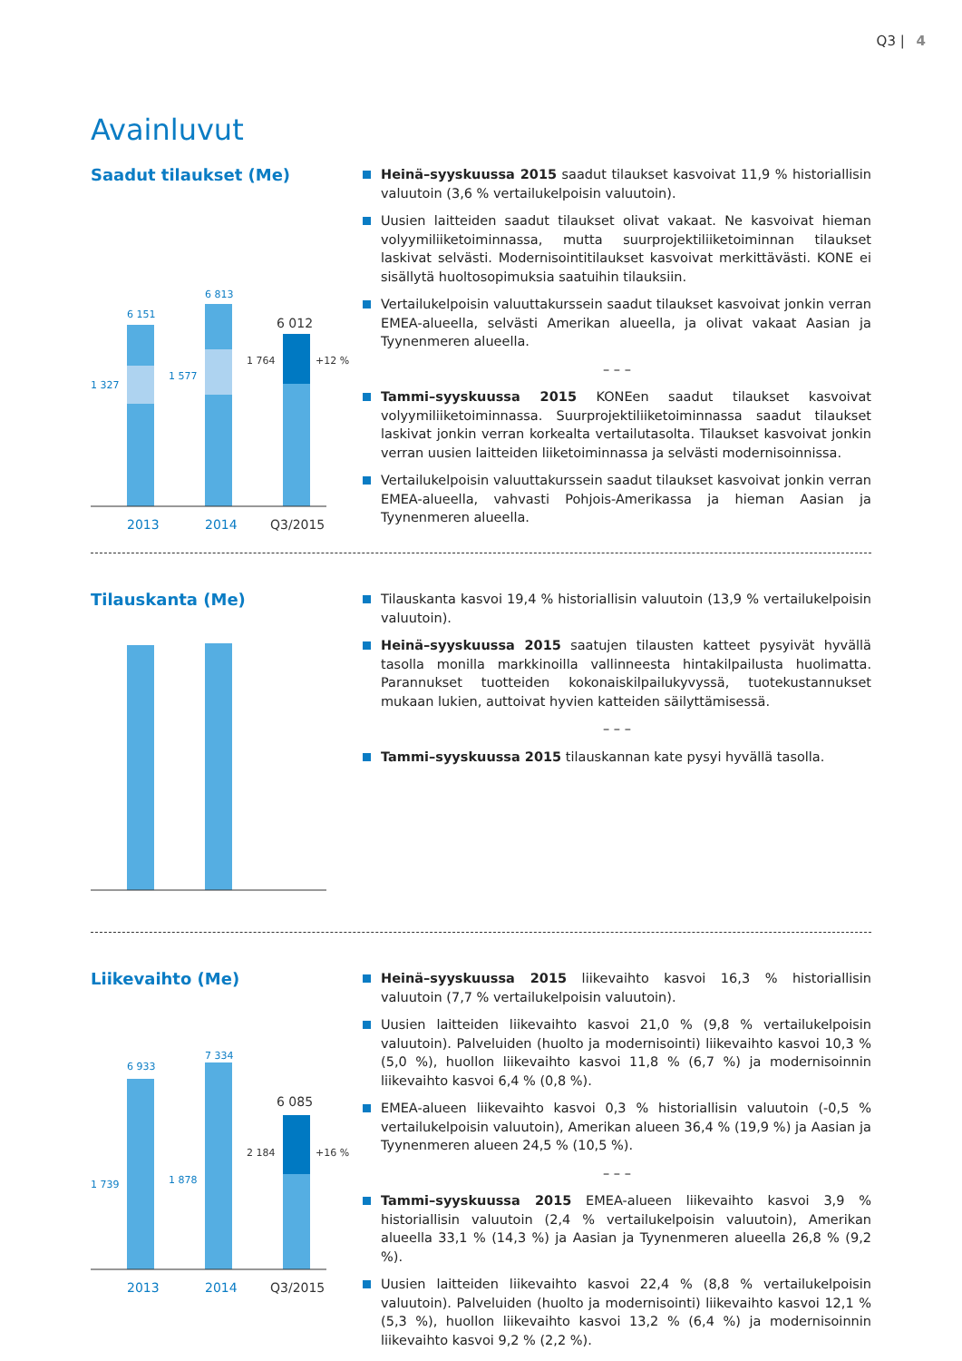Q3 | 4
Avainluvut
Saadut tilaukset (Me)
6 151
6 813
6 012
1 327
1 577
1 764
+12 %
2013
2014
Q3/2015
Heinä–syyskuussa 2015 saadut tilaukset kasvoivat 11,9 % historiallisin valuutoin (3,6 % vertailukelpoisin valuutoin).
Uusien laitteiden saadut tilaukset olivat vakaat. Ne kasvoivat hieman volyymiliiketoiminnassa, mutta suurprojektiliiketoiminnan tilaukset laskivat selvästi. Modernisointitilaukset kasvoivat merkittävästi. KONE ei sisällytä huoltosopimuksia saatuihin tilauksiin.
Vertailukelpoisin valuuttakurssein saadut tilaukset kasvoivat jonkin verran EMEA-alueella, selvästi Amerikan alueella, ja olivat vakaat Aasian ja Tyynenmeren alueella.
– – –
Tammi–syyskuussa 2015 KONEen saadut tilaukset kasvoivat volyymiliiketoiminnassa. Suurprojektiliiketoiminnassa saadut tilaukset laskivat jonkin verran korkealta vertailutasolta. Tilaukset kasvoivat jonkin verran uusien laitteiden liiketoiminnassa ja selvästi modernisoinnissa.
Vertailukelpoisin valuuttakurssein saadut tilaukset kasvoivat jonkin verran EMEA-alueella, vahvasti Pohjois-Amerikassa ja hieman Aasian ja Tyynenmeren alueella.
Tilauskanta (Me)
Tilauskanta kasvoi 19,4 % historiallisin valuutoin (13,9 % vertailukelpoisin valuutoin).
Heinä–syyskuussa 2015 saatujen tilausten katteet pysyivät hyvällä tasolla monilla markkinoilla vallinneesta hintakilpailusta huolimatta. Parannukset tuotteiden kokonaiskilpailukyvyssä, tuotekustannukset mukaan lukien, auttoivat hyvien katteiden säilyttämisessä.
– – –
Tammi–syyskuussa 2015 tilauskannan kate pysyi hyvällä tasolla.
Liikevaihto (Me)
6 933
7 334
6 085
1 739
1 878
2 184
+16 %
2013
2014
Q3/2015
Heinä–syyskuussa 2015 liikevaihto kasvoi 16,3 % historiallisin valuutoin (7,7 % vertailukelpoisin valuutoin).
Uusien laitteiden liikevaihto kasvoi 21,0 % (9,8 % vertailukelpoisin valuutoin). Palveluiden (huolto ja modernisointi) liikevaihto kasvoi 10,3 % (5,0 %), huollon liikevaihto kasvoi 11,8 % (6,7 %) ja modernisoinnin liikevaihto kasvoi 6,4 % (0,8 %).
EMEA-alueen liikevaihto kasvoi 0,3 % historiallisin valuutoin (-0,5 % vertailukelpoisin valuutoin), Amerikan alueen 36,4 % (19,9 %) ja Aasian ja Tyynenmeren alueen 24,5 % (10,5 %).
– – –
Tammi–syyskuussa 2015 EMEA-alueen liikevaihto kasvoi 3,9 % historiallisin valuutoin (2,4 % vertailukelpoisin valuutoin), Amerikan alueella 33,1 % (14,3 %) ja Aasian ja Tyynenmeren alueella 26,8 % (9,2 %).
Uusien laitteiden liikevaihto kasvoi 22,4 % (8,8 % vertailukelpoisin valuutoin). Palveluiden (huolto ja modernisointi) liikevaihto kasvoi 12,1 % (5,3 %), huollon liikevaihto kasvoi 13,2 % (6,4 %) ja modernisoinnin liikevaihto kasvoi 9,2 % (2,2 %).